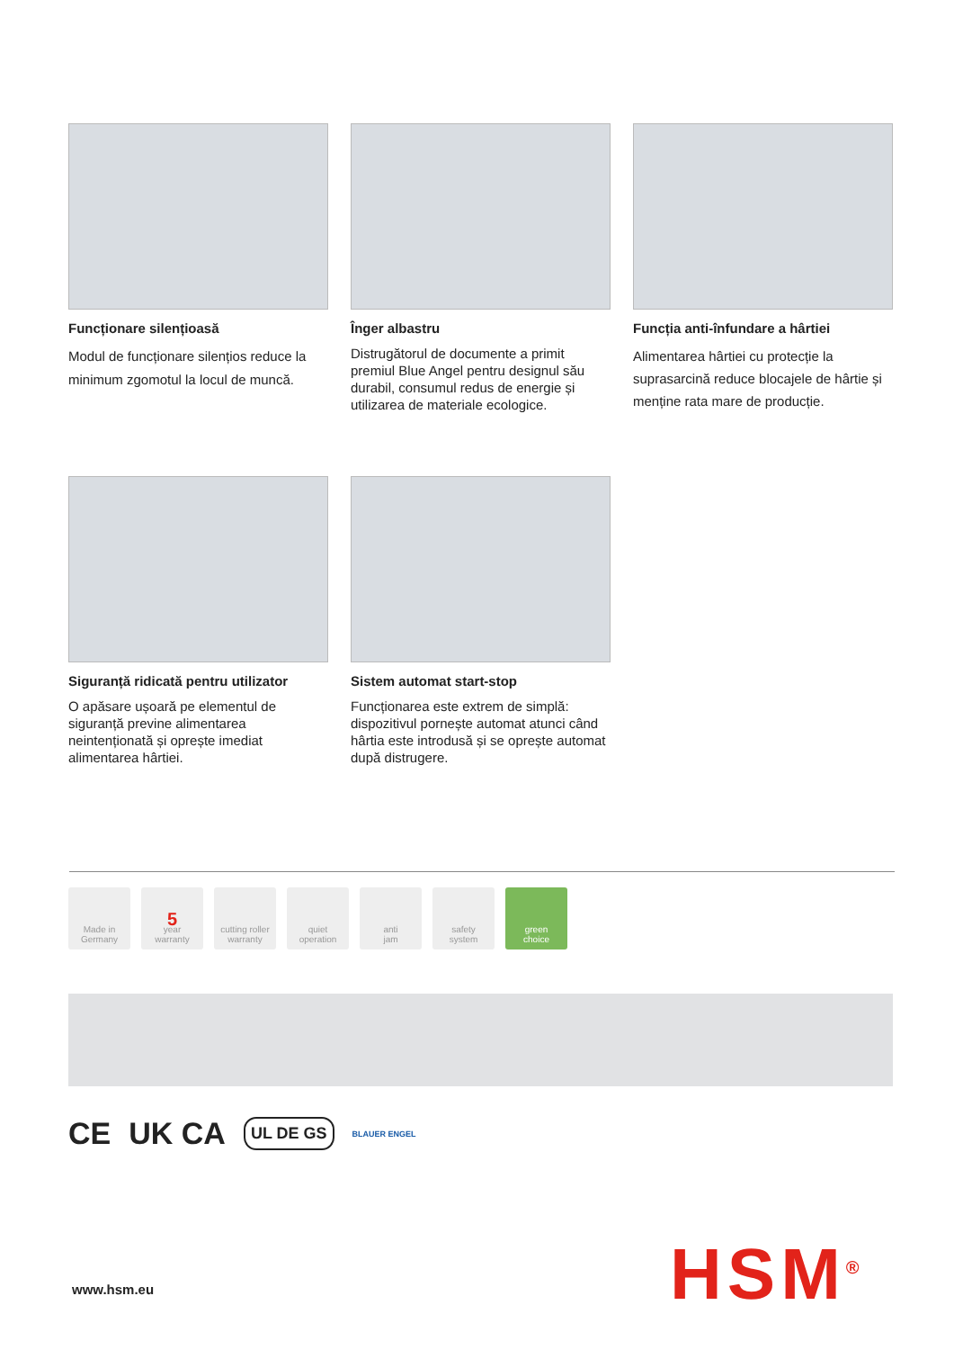Funcționare silențioasă
Modul de funcționare silențios reduce la minimum zgomotul la locul de muncă.
Înger albastru
Distrugătorul de documente a primit premiul Blue Angel pentru designul său durabil, consumul redus de energie și utilizarea de materiale ecologice.
Funcția anti-înfundare a hârtiei
Alimentarea hârtiei cu protecție la suprasarcină reduce blocajele de hârtie și menține rata mare de producție.
Siguranță ridicată pentru utilizator
O apăsare ușoară pe elementul de siguranță previne alimentarea neintenționată și oprește imediat alimentarea hârtiei.
Sistem automat start-stop
Funcționarea este extrem de simplă: dispozitivul pornește automat atunci când hârtia este introdusă și se oprește automat după distrugere.
Made in
Germany
5
year
warranty
cutting roller
warranty
quiet
operation
anti
jam
safety
system
green
choice
CE UK CA UL DE GS BLAUER ENGEL
www.hsm.eu HSM<sup>®</sup>